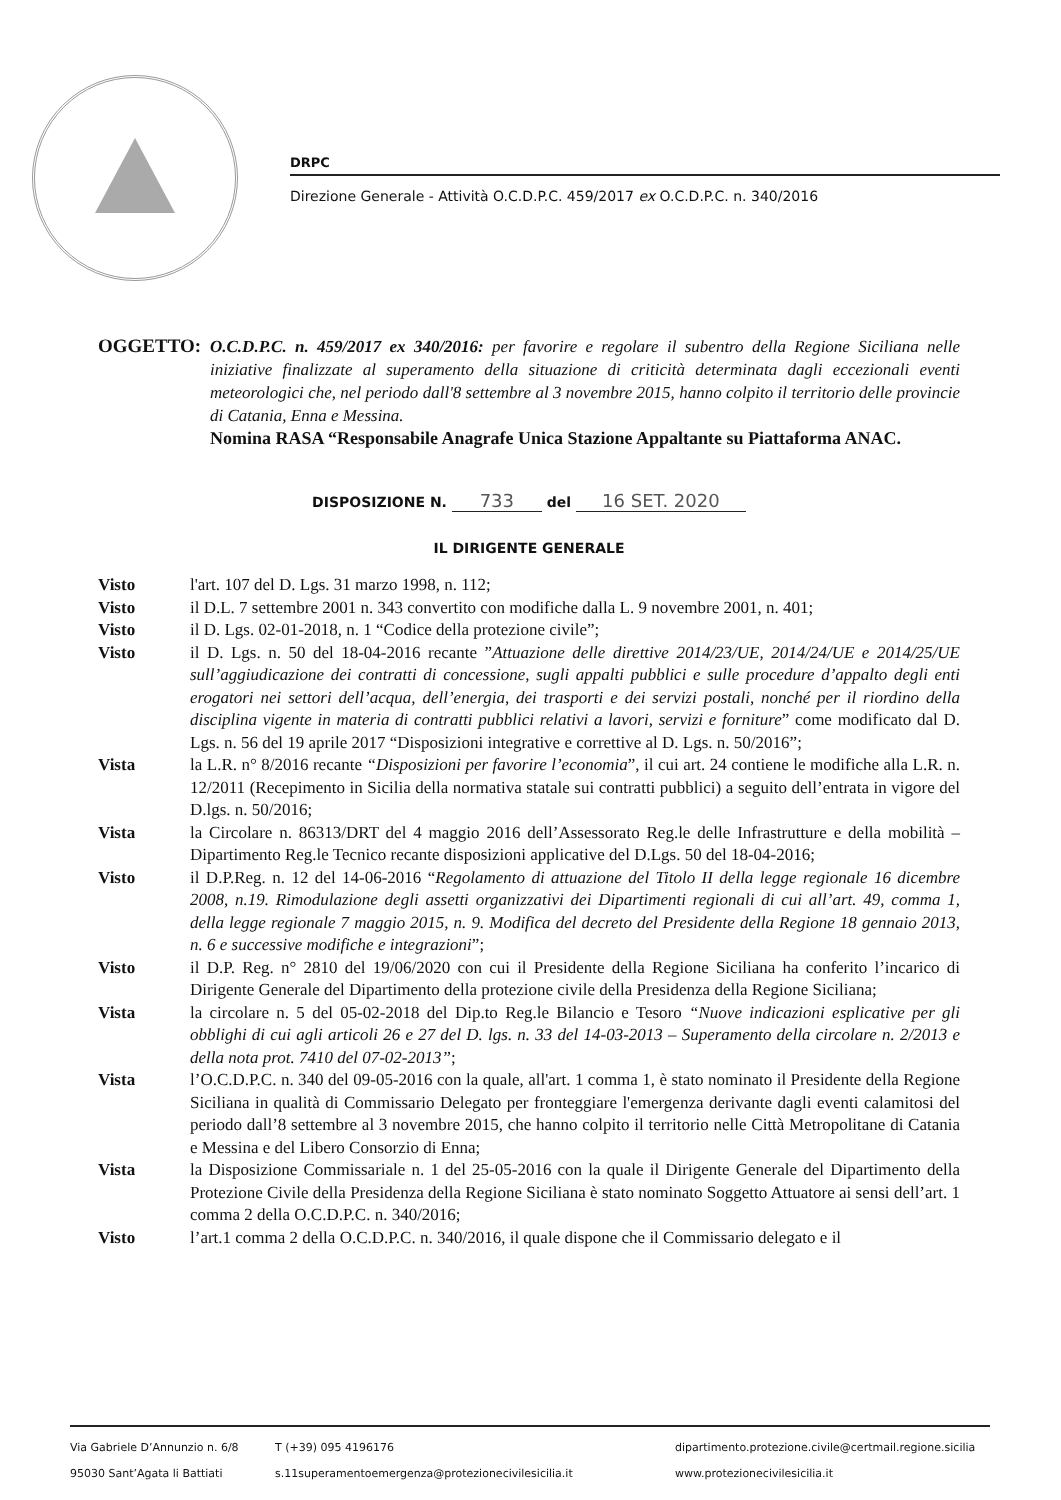DRPC
Direzione Generale - Attività O.C.D.P.C. 459/2017 ex O.C.D.P.C. n. 340/2016
OGGETTO:
O.C.D.P.C. n. 459/2017 ex 340/2016: per favorire e regolare il subentro della Regione Siciliana nelle iniziative finalizzate al superamento della situazione di criticità determinata dagli eccezionali eventi meteorologici che, nel periodo dall'8 settembre al 3 novembre 2015, hanno colpito il territorio delle provincie di Catania, Enna e Messina.
Nomina RASA “Responsabile Anagrafe Unica Stazione Appaltante su Piattaforma ANAC.
DISPOSIZIONE N. 733 del 16 SET. 2020
IL DIRIGENTE GENERALE
Visto l'art. 107 del D. Lgs. 31 marzo 1998, n. 112;
Visto il D.L. 7 settembre 2001 n. 343 convertito con modifiche dalla L. 9 novembre 2001, n. 401;
Visto il D. Lgs. 02-01-2018, n. 1 “Codice della protezione civile”;
Visto il D. Lgs. n. 50 del 18-04-2016 recante ”Attuazione delle direttive 2014/23/UE, 2014/24/UE e 2014/25/UE sull’aggiudicazione dei contratti di concessione, sugli appalti pubblici e sulle procedure d’appalto degli enti erogatori nei settori dell’acqua, dell’energia, dei trasporti e dei servizi postali, nonché per il riordino della disciplina vigente in materia di contratti pubblici relativi a lavori, servizi e forniture” come modificato dal D. Lgs. n. 56 del 19 aprile 2017 “Disposizioni integrative e correttive al D. Lgs. n. 50/2016”;
Vista la L.R. n° 8/2016 recante “Disposizioni per favorire l’economia”, il cui art. 24 contiene le modifiche alla L.R. n. 12/2011 (Recepimento in Sicilia della normativa statale sui contratti pubblici) a seguito dell’entrata in vigore del D.lgs. n. 50/2016;
Vista la Circolare n. 86313/DRT del 4 maggio 2016 dell’Assessorato Reg.le delle Infrastrutture e della mobilità – Dipartimento Reg.le Tecnico recante disposizioni applicative del D.Lgs. 50 del 18-04-2016;
Visto il D.P.Reg. n. 12 del 14-06-2016 “Regolamento di attuazione del Titolo II della legge regionale 16 dicembre 2008, n.19. Rimodulazione degli assetti organizzativi dei Dipartimenti regionali di cui all’art. 49, comma 1, della legge regionale 7 maggio 2015, n. 9. Modifica del decreto del Presidente della Regione 18 gennaio 2013, n. 6 e successive modifiche e integrazioni”;
Visto il D.P. Reg. n° 2810 del 19/06/2020 con cui il Presidente della Regione Siciliana ha conferito l’incarico di Dirigente Generale del Dipartimento della protezione civile della Presidenza della Regione Siciliana;
Vista la circolare n. 5 del 05-02-2018 del Dip.to Reg.le Bilancio e Tesoro “Nuove indicazioni esplicative per gli obblighi di cui agli articoli 26 e 27 del D. lgs. n. 33 del 14-03-2013 – Superamento della circolare n. 2/2013 e della nota prot. 7410 del 07-02-2013”;
Vista l’O.C.D.P.C. n. 340 del 09-05-2016 con la quale, all'art. 1 comma 1, è stato nominato il Presidente della Regione Siciliana in qualità di Commissario Delegato per fronteggiare l'emergenza derivante dagli eventi calamitosi del periodo dall’8 settembre al 3 novembre 2015, che hanno colpito il territorio nelle Città Metropolitane di Catania e Messina e del Libero Consorzio di Enna;
Vista la Disposizione Commissariale n. 1 del 25-05-2016 con la quale il Dirigente Generale del Dipartimento della Protezione Civile della Presidenza della Regione Siciliana è stato nominato Soggetto Attuatore ai sensi dell’art. 1 comma 2 della O.C.D.P.C. n. 340/2016;
Visto l’art.1 comma 2 della O.C.D.P.C. n. 340/2016, il quale dispone che il Commissario delegato e il
Via Gabriele D’Annunzio n. 6/8
95030 Sant’Agata li Battiati
T (+39) 095 4196176
s.11superamentoemergenza@protezionecivilesicilia.it
dipartimento.protezione.civile@certmail.regione.sicilia
www.protezionecivilesicilia.it